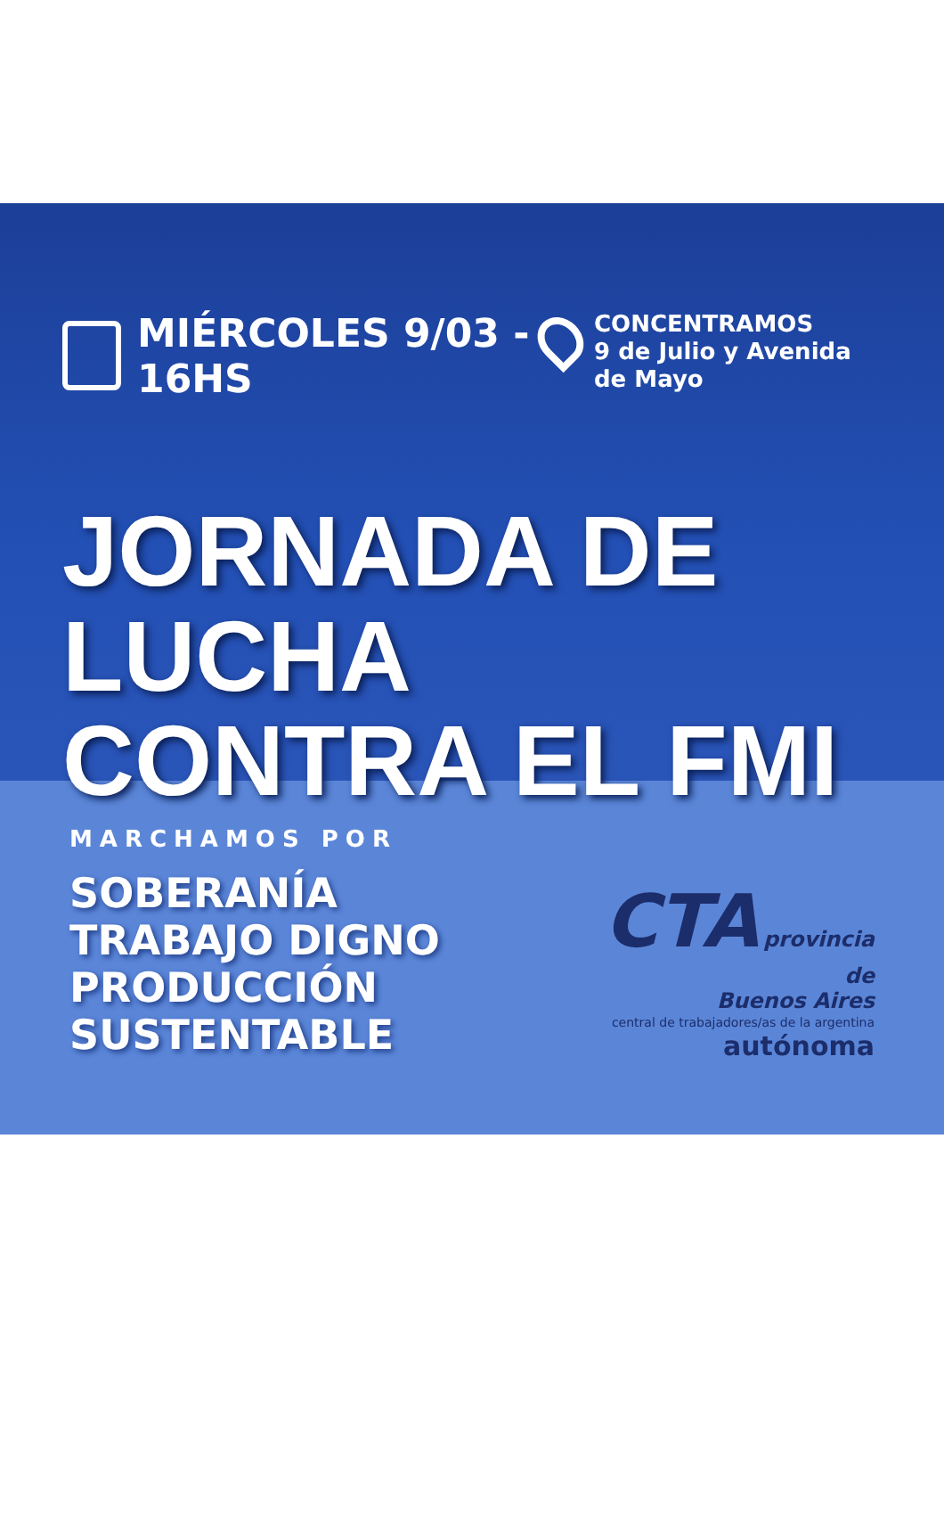MIÉRCOLES 9/03 - 16HS
CONCENTRAMOS
9 de Julio y Avenida de Mayo
JORNADA DE LUCHA
CONTRA EL FMI
MARCHAMOS POR
SOBERANÍA
TRABAJO DIGNO
PRODUCCIÓN SUSTENTABLE
CTA provincia de
Buenos Aires
central de trabajadores/as de la argentina autónoma